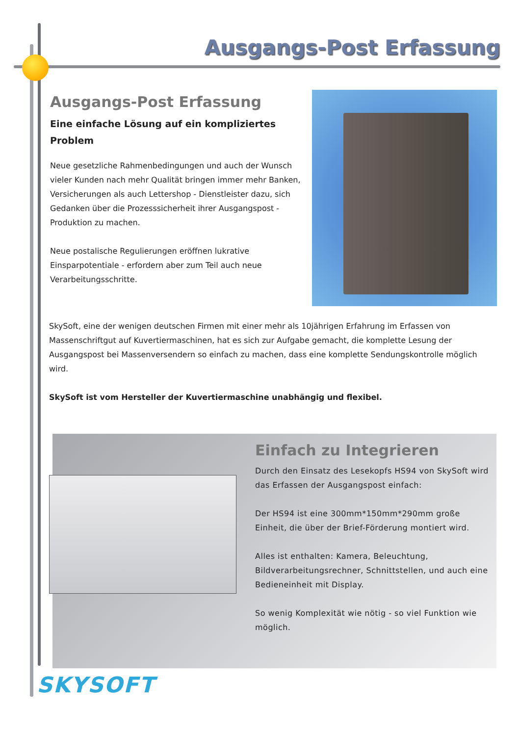Ausgangs-Post Erfassung
Ausgangs-Post Erfassung
Eine einfache Lösung auf ein kompliziertes Problem
Neue gesetzliche Rahmenbedingungen und auch der Wunsch vieler Kunden nach mehr Qualität bringen immer mehr Banken, Versicherungen als auch Lettershop - Dienstleister dazu, sich Gedanken über die Prozesssicherheit ihrer Ausgangspost - Produktion zu machen.
Neue postalische Regulierungen eröffnen lukrative Einsparpotentiale - erfordern aber zum Teil auch neue Verarbeitungsschritte.
SkySoft, eine der wenigen deutschen Firmen mit einer mehr als 10jährigen Erfahrung im Erfassen von Massenschriftgut auf Kuvertiermaschinen, hat es sich zur Aufgabe gemacht, die komplette Lesung der Ausgangspost bei Massenversendern so einfach zu machen, dass eine komplette Sendungskontrolle möglich wird.
SkySoft ist vom Hersteller der Kuvertiermaschine unabhängig und flexibel.
Einfach zu Integrieren
Durch den Einsatz des Lesekopfs HS94 von SkySoft wird das Erfassen der Ausgangspost einfach:
Der HS94 ist eine 300mm*150mm*290mm große Einheit, die über der Brief-Förderung montiert wird.
Alles ist enthalten: Kamera, Beleuchtung, Bildverarbeitungsrechner, Schnittstellen, und auch eine Bedieneinheit mit Display.
So wenig Komplexität wie nötig - so viel Funktion wie möglich.
SKYSOFT